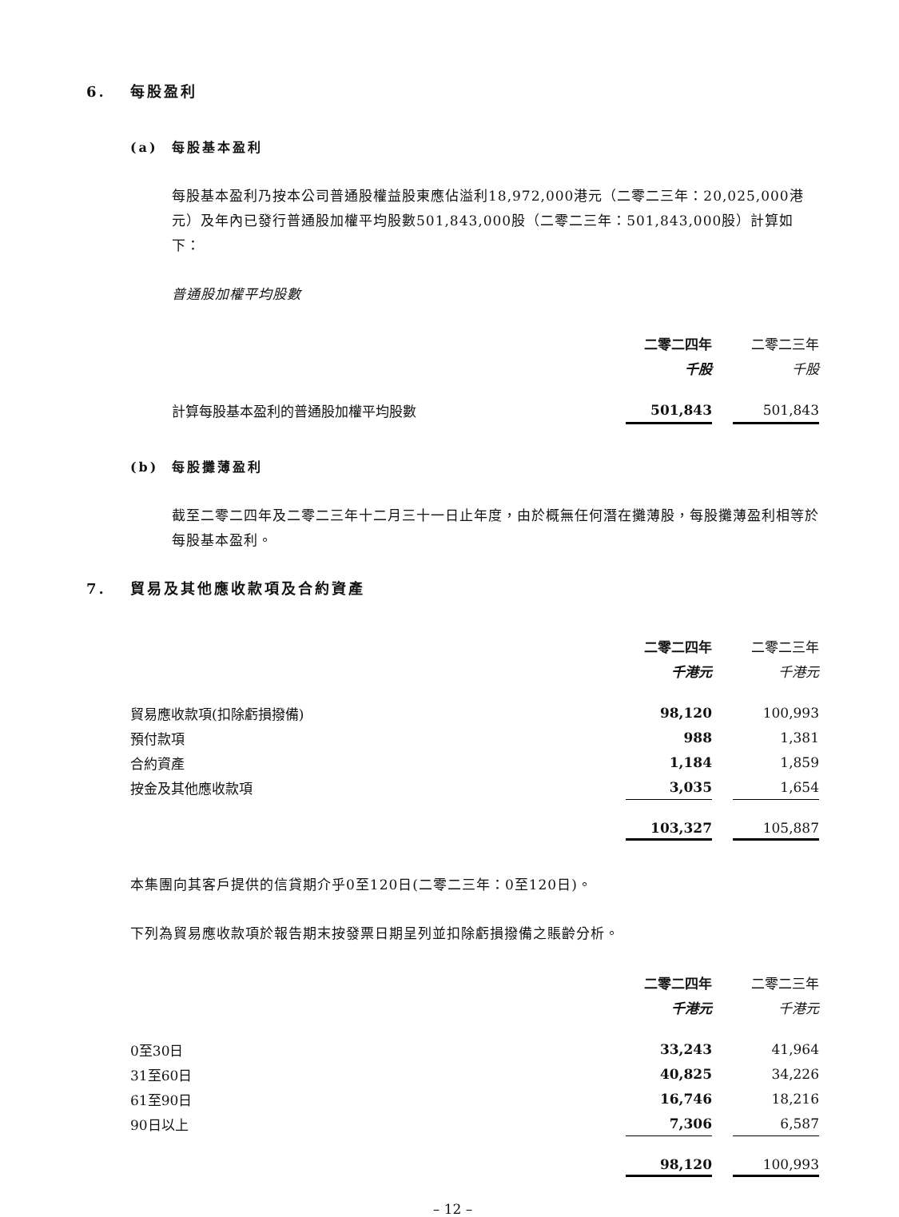6. 每股盈利
(a) 每股基本盈利
每股基本盈利乃按本公司普通股權益股東應佔溢利18,972,000港元（二零二三年：20,025,000港元）及年內已發行普通股加權平均股數501,843,000股（二零二三年：501,843,000股）計算如下：
普通股加權平均股數
| | 二零二四年 | | 二零二三年 |
| | 千股 | | 千股 |
| 計算每股基本盈利的普通股加權平均股數 | 501,843 | | 501,843 |
(b) 每股攤薄盈利
截至二零二四年及二零二三年十二月三十一日止年度，由於概無任何潛在攤薄股，每股攤薄盈利相等於每股基本盈利。
7. 貿易及其他應收款項及合約資產
| | 二零二四年 | | 二零二三年 |
| | 千港元 | | 千港元 |
| 貿易應收款項(扣除虧損撥備) | 98,120 | | 100,993 |
| 預付款項 | 988 | | 1,381 |
| 合約資產 | 1,184 | | 1,859 |
| 按金及其他應收款項 | 3,035 | | 1,654 |
| | 103,327 | | 105,887 |
本集團向其客戶提供的信貸期介乎0至120日(二零二三年：0至120日)。
下列為貿易應收款項於報告期末按發票日期呈列並扣除虧損撥備之賬齡分析。
| | 二零二四年 | | 二零二三年 |
| | 千港元 | | 千港元 |
| 0至30日 | 33,243 | | 41,964 |
| 31至60日 | 40,825 | | 34,226 |
| 61至90日 | 16,746 | | 18,216 |
| 90日以上 | 7,306 | | 6,587 |
| | 98,120 | | 100,993 |
– 12 –